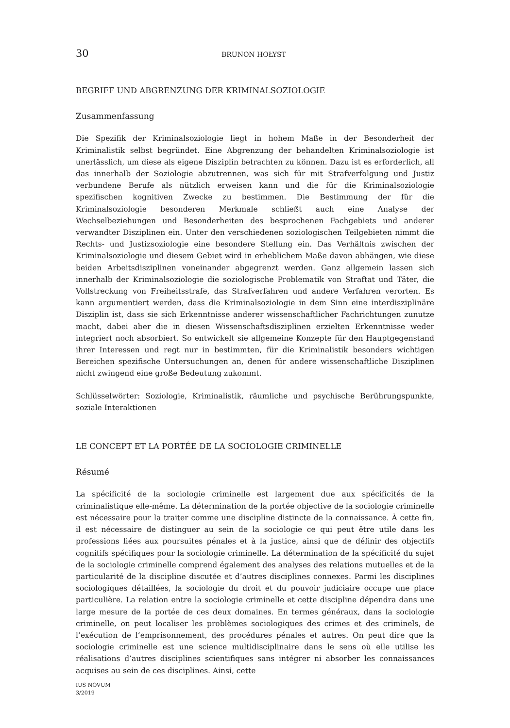30 BRUNON HOŁYST
BEGRIFF UND ABGRENZUNG DER KRIMINALSOZIOLOGIE
Zusammenfassung
Die Spezifik der Kriminalsoziologie liegt in hohem Maße in der Besonderheit der Kriminalistik selbst begründet. Eine Abgrenzung der behandelten Kriminalsoziologie ist unerlässlich, um diese als eigene Disziplin betrachten zu können. Dazu ist es erforderlich, all das innerhalb der Soziologie abzutrennen, was sich für mit Strafverfolgung und Justiz verbundene Berufe als nützlich erweisen kann und die für die Kriminalsoziologie spezifischen kognitiven Zwecke zu bestimmen. Die Bestimmung der für die Kriminalsoziologie besonderen Merkmale schließt auch eine Analyse der Wechselbeziehungen und Besonderheiten des besprochenen Fachgebiets und anderer verwandter Disziplinen ein. Unter den verschiedenen soziologischen Teilgebieten nimmt die Rechts- und Justizsoziologie eine besondere Stellung ein. Das Verhältnis zwischen der Kriminalsoziologie und diesem Gebiet wird in erheblichem Maße davon abhängen, wie diese beiden Arbeitsdisziplinen voneinander abgegrenzt werden. Ganz allgemein lassen sich innerhalb der Kriminalsoziologie die soziologische Problematik von Straftat und Täter, die Vollstreckung von Freiheitsstrafe, das Strafverfahren und andere Verfahren verorten. Es kann argumentiert werden, dass die Kriminalsoziologie in dem Sinn eine interdisziplinäre Disziplin ist, dass sie sich Erkenntnisse anderer wissenschaftlicher Fachrichtungen zunutze macht, dabei aber die in diesen Wissenschaftsdisziplinen erzielten Erkenntnisse weder integriert noch absorbiert. So entwickelt sie allgemeine Konzepte für den Hauptgegenstand ihrer Interessen und regt nur in bestimmten, für die Kriminalistik besonders wichtigen Bereichen spezifische Untersuchungen an, denen für andere wissenschaftliche Disziplinen nicht zwingend eine große Bedeutung zukommt.
Schlüsselwörter: Soziologie, Kriminalistik, räumliche und psychische Berührungspunkte, soziale Interaktionen
LE CONCEPT ET LA PORTÉE DE LA SOCIOLOGIE CRIMINELLE
Résumé
La spécificité de la sociologie criminelle est largement due aux spécificités de la criminalistique elle-même. La détermination de la portée objective de la sociologie criminelle est nécessaire pour la traiter comme une discipline distincte de la connaissance. À cette fin, il est nécessaire de distinguer au sein de la sociologie ce qui peut être utile dans les professions liées aux poursuites pénales et à la justice, ainsi que de définir des objectifs cognitifs spécifiques pour la sociologie criminelle. La détermination de la spécificité du sujet de la sociologie criminelle comprend également des analyses des relations mutuelles et de la particularité de la discipline discutée et d’autres disciplines connexes. Parmi les disciplines sociologiques détaillées, la sociologie du droit et du pouvoir judiciaire occupe une place particulière. La relation entre la sociologie criminelle et cette discipline dépendra dans une large mesure de la portée de ces deux domaines. En termes généraux, dans la sociologie criminelle, on peut localiser les problèmes sociologiques des crimes et des criminels, de l’exécution de l’emprisonnement, des procédures pénales et autres. On peut dire que la sociologie criminelle est une science multidisciplinaire dans le sens où elle utilise les réalisations d’autres disciplines scientifiques sans intégrer ni absorber les connaissances acquises au sein de ces disciplines. Ainsi, cette
IUS NOVUM
3/2019